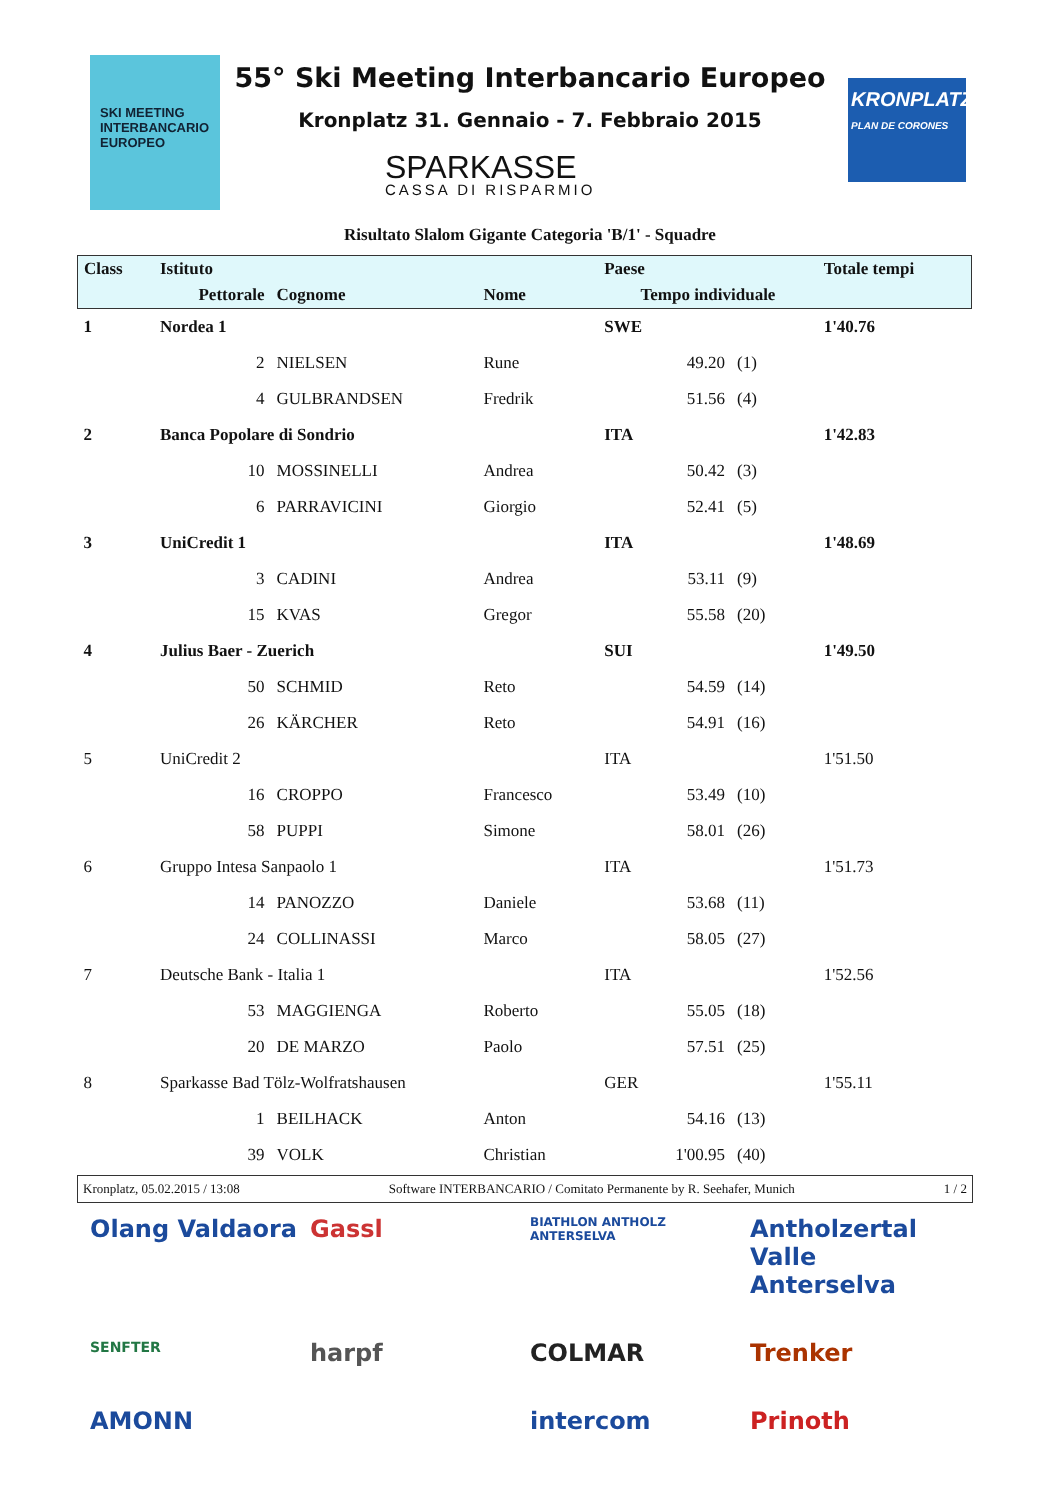SKI MEETING INTERBANCARIO EUROPEO
55° Ski Meeting Interbancario Europeo
Kronplatz 31. Gennaio - 7. Febbraio 2015
SPARKASSE
CASSA DI RISPARMIO
KRONPLATZ
PLAN DE CORONES
Risultato Slalom Gigante Categoria 'B/1' - Squadre
| Class | Istituto | | | Paese | | Totale tempi |
| --- | --- | --- | --- | --- | --- | --- |
| | Pettorale | Cognome | Nome | Tempo individuale | | |
| 1 | Nordea 1 | | | SWE | | 1'40.76 |
| | 2 | NIELSEN | Rune | 49.20 | (1) | |
| | 4 | GULBRANDSEN | Fredrik | 51.56 | (4) | |
| 2 | Banca Popolare di Sondrio | | | ITA | | 1'42.83 |
| | 10 | MOSSINELLI | Andrea | 50.42 | (3) | |
| | 6 | PARRAVICINI | Giorgio | 52.41 | (5) | |
| 3 | UniCredit 1 | | | ITA | | 1'48.69 |
| | 3 | CADINI | Andrea | 53.11 | (9) | |
| | 15 | KVAS | Gregor | 55.58 | (20) | |
| 4 | Julius Baer - Zuerich | | | SUI | | 1'49.50 |
| | 50 | SCHMID | Reto | 54.59 | (14) | |
| | 26 | KÄRCHER | Reto | 54.91 | (16) | |
| 5 | UniCredit 2 | | | ITA | | 1'51.50 |
| | 16 | CROPPO | Francesco | 53.49 | (10) | |
| | 58 | PUPPI | Simone | 58.01 | (26) | |
| 6 | Gruppo Intesa Sanpaolo 1 | | | ITA | | 1'51.73 |
| | 14 | PANOZZO | Daniele | 53.68 | (11) | |
| | 24 | COLLINASSI | Marco | 58.05 | (27) | |
| 7 | Deutsche Bank - Italia 1 | | | ITA | | 1'52.56 |
| | 53 | MAGGIENGA | Roberto | 55.05 | (18) | |
| | 20 | DE MARZO | Paolo | 57.51 | (25) | |
| 8 | Sparkasse Bad Tölz-Wolfratshausen | | | GER | | 1'55.11 |
| | 1 | BEILHACK | Anton | 54.16 | (13) | |
| | 39 | VOLK | Christian | 1'00.95 | (40) | |
Kronplatz, 05.02.2015 / 13:08 Software INTERBANCARIO / Comitato Permanente by R. Seehafer, Munich 1 / 2
Olang Valdaora Gassl BIATHLON ANTHOLZ ANTERSELVA Antholzertal Valle Anterselva SENFTER harpf COLMAR Trenker AMONN intercom Prinoth